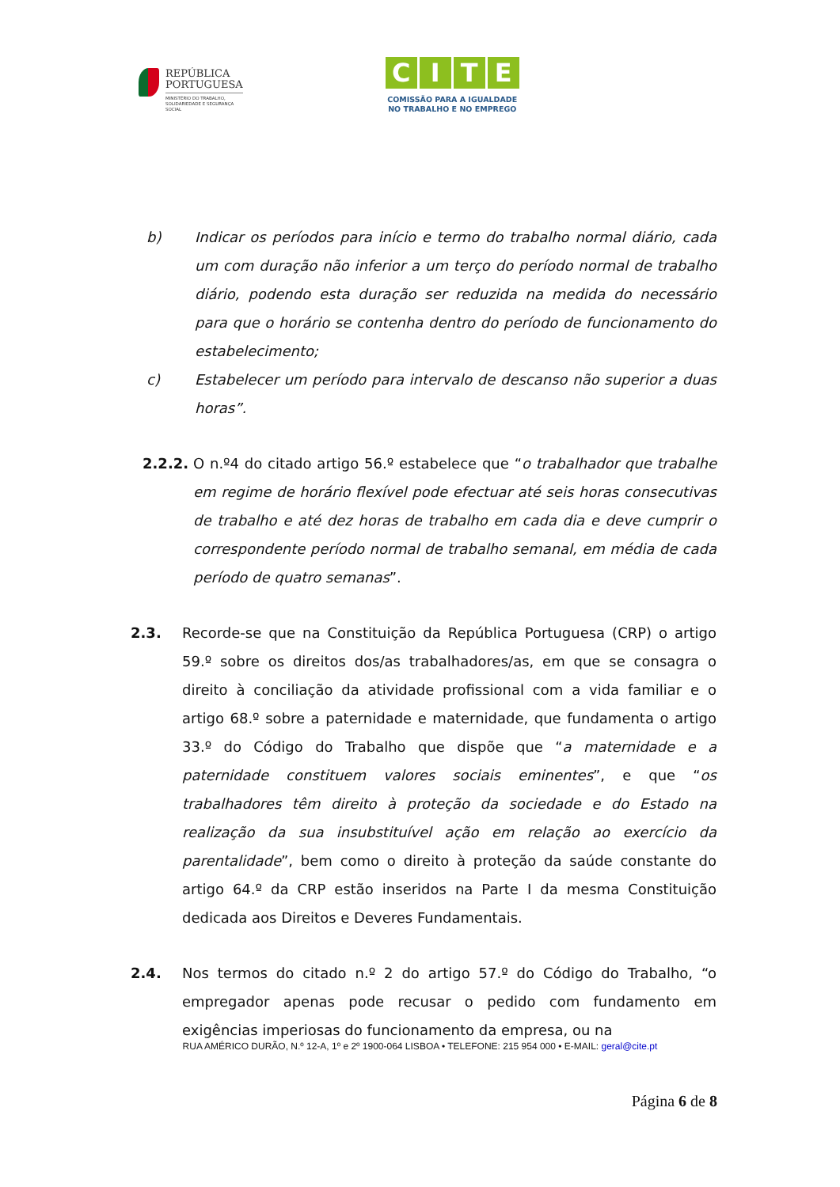REPÚBLICA
PORTUGUESA
MINISTÉRIO DO TRABALHO,
SOLIDARIEDADE E SEGURANÇA
SOCIAL
CITE
COMISSÃO PARA A IGUALDADE
NO TRABALHO E NO EMPREGO
b) Indicar os períodos para início e termo do trabalho normal diário, cada um com duração não inferior a um terço do período normal de trabalho diário, podendo esta duração ser reduzida na medida do necessário para que o horário se contenha dentro do período de funcionamento do estabelecimento;
c) Estabelecer um período para intervalo de descanso não superior a duas horas”.
2.2.2. O n.º4 do citado artigo 56.º estabelece que “o trabalhador que trabalhe em regime de horário flexível pode efectuar até seis horas consecutivas de trabalho e até dez horas de trabalho em cada dia e deve cumprir o correspondente período normal de trabalho semanal, em média de cada período de quatro semanas”.
2.3. Recorde-se que na Constituição da República Portuguesa (CRP) o artigo 59.º sobre os direitos dos/as trabalhadores/as, em que se consagra o direito à conciliação da atividade profissional com a vida familiar e o artigo 68.º sobre a paternidade e maternidade, que fundamenta o artigo 33.º do Código do Trabalho que dispõe que “a maternidade e a paternidade constituem valores sociais eminentes”, e que “os trabalhadores têm direito à proteção da sociedade e do Estado na realização da sua insubstituível ação em relação ao exercício da parentalidade”, bem como o direito à proteção da saúde constante do artigo 64.º da CRP estão inseridos na Parte I da mesma Constituição dedicada aos Direitos e Deveres Fundamentais.
2.4. Nos termos do citado n.º 2 do artigo 57.º do Código do Trabalho, “o empregador apenas pode recusar o pedido com fundamento em exigências imperiosas do funcionamento da empresa, ou na
RUA AMÉRICO DURÃO, N.º 12-A, 1º e 2º 1900-064 LISBOA • TELEFONE: 215 954 000 • E-MAIL: geral@cite.pt
Página 6 de 8